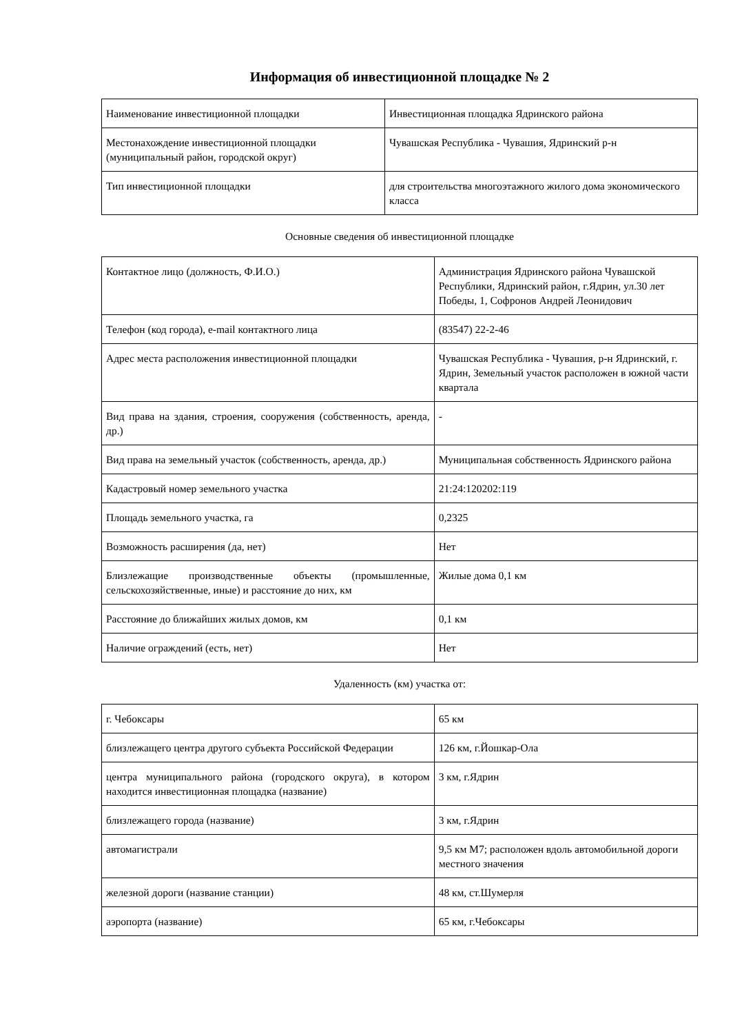Информация об инвестиционной площадке № 2
| Наименование инвестиционной площадки | Инвестиционная площадка Ядринского района |
| Местонахождение инвестиционной площадки (муниципальный район, городской округ) | Чувашская Республика - Чувашия, Ядринский р-н |
| Тип инвестиционной площадки | для строительства многоэтажного жилого дома экономического класса |
Основные сведения об инвестиционной площадке
| Контактное лицо (должность, Ф.И.О.) | Администрация Ядринского района Чувашской Республики, Ядринский район, г.Ядрин, ул.30 лет Победы, 1, Софронов Андрей Леонидович |
| Телефон (код города), e-mail контактного лица | (83547) 22-2-46 |
| Адрес места расположения инвестиционной площадки | Чувашская Республика - Чувашия, р-н Ядринский, г. Ядрин, Земельный участок расположен в южной части квартала |
| Вид права на здания, строения, сооружения (собственность, аренда, др.) | - |
| Вид права на земельный участок (собственность, аренда, др.) | Муниципальная собственность Ядринского района |
| Кадастровый номер земельного участка | 21:24:120202:119 |
| Площадь земельного участка, га | 0,2325 |
| Возможность расширения (да, нет) | Нет |
| Близлежащие производственные объекты (промышленные, сельскохозяйственные, иные) и расстояние до них, км | Жилые дома 0,1 км |
| Расстояние до ближайших жилых домов, км | 0,1 км |
| Наличие ограждений (есть, нет) | Нет |
Удаленность (км) участка от:
| г. Чебоксары | 65 км |
| близлежащего центра другого субъекта Российской Федерации | 126 км, г.Йошкар-Ола |
| центра муниципального района (городского округа), в котором находится инвестиционная площадка (название) | 3 км, г.Ядрин |
| близлежащего города (название) | 3 км, г.Ядрин |
| автомагистрали | 9,5 км М7; расположен вдоль автомобильной дороги местного значения |
| железной дороги (название станции) | 48 км, ст.Шумерля |
| аэропорта (название) | 65 км, г.Чебоксары |